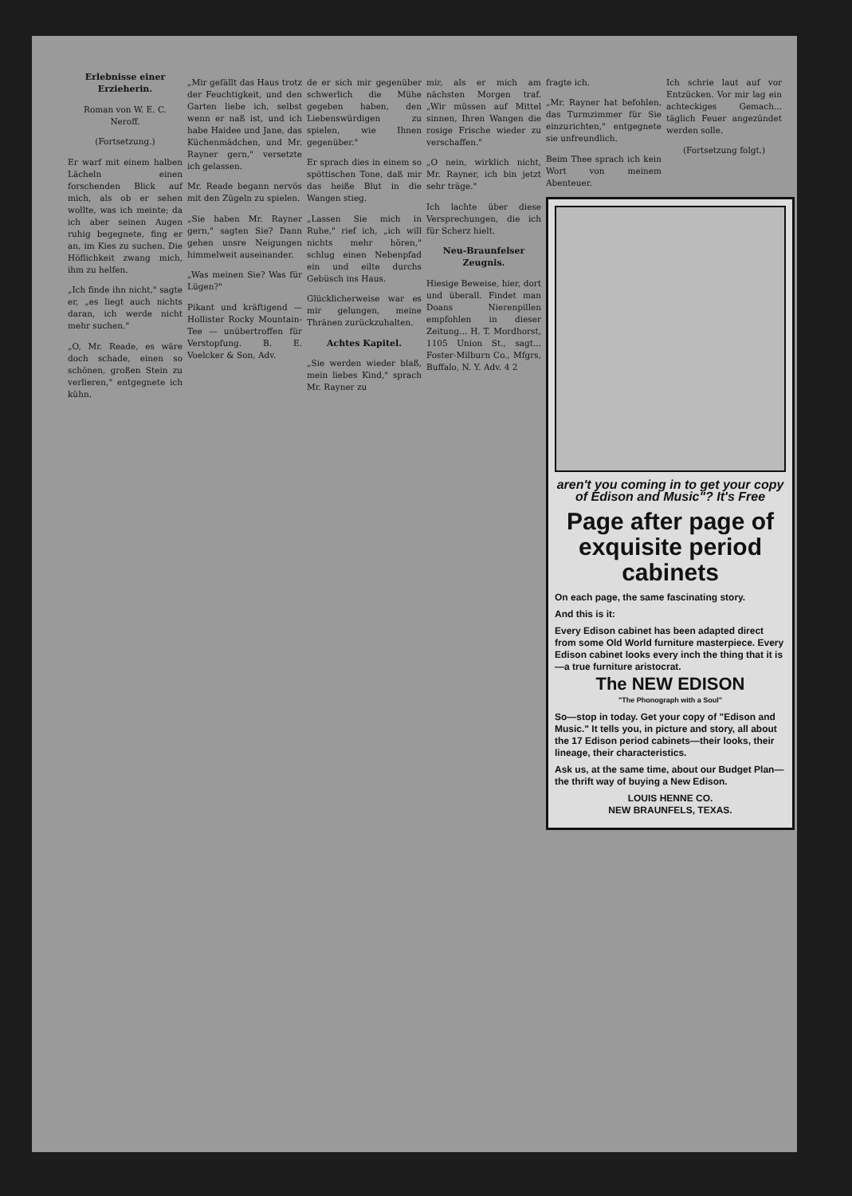Erlebnisse einer Erzieherin.
Roman von W. E. C. Neroff.
(Fortsetzung.)
Er warf mit einem halben Lächeln einen forschenden Blick auf mich, als ob er sehen wollte, was ich meinte; da ich aber seinen Augen ruhig begegnete, fing er an, im Kies zu suchen. Die Höflichkeit zwang mich, ihm zu helfen.
„Ich finde ihn nicht," sagte er, „es liegt auch nichts daran, ich werde nicht mehr suchen."
„O, Mr. Reade, es wäre doch schade, einen so schönen, großen Stein zu verlieren," entgegnete ich kühn.
„Mir gefällt das Haus trotz der Feuchtigkeit, und den Garten liebe ich, selbst wenn er naß ist, und ich habe Haidee und Jane, das Küchenmädchen, und Mr. Rayner gern," versetzte ich gelassen.
Mr. Reade begann nervös mit den Zügeln zu spielen.
„Sie haben Mr. Rayner gern," sagten Sie? Dann gehen unsre Neigungen himmelweit auseinander.
„Was meinen Sie? Was für Lügen?"
Pikant und kräftigend — Hollister Rocky Mountain-Tee — unübertroffen für Verstopfung. B. E. Voelcker & Son, Adv.
de er sich mir gegenüber schwerlich die Mühe gegeben haben, den Liebenswürdigen zu spielen, wie Ihnen gegenüber."
Er sprach dies in einem so spöttischen Tone, daß mir das heiße Blut in die Wangen stieg.
„Lassen Sie mich in Ruhe," rief ich, „ich will nichts mehr hören," schlug einen Nebenpfad ein und eilte durchs Gebüsch ins Haus.
Glücklicherweise war es mir gelungen, meine Thränen zurückzuhalten.
Achtes Kapitel.
„Sie werden wieder blaß, mein liebes Kind," sprach Mr. Rayner zu
mir, als er mich am nächsten Morgen traf. „Wir müssen auf Mittel sinnen, Ihren Wangen die rosige Frische wieder zu verschaffen."
„O nein, wirklich nicht, Mr. Rayner, ich bin jetzt sehr träge."
Ich lachte über diese Versprechungen, die ich für Scherz hielt.
Neu-Braunfelser Zeugnis.
Hiesige Beweise, hier, dort und überall. Findet man Doans Nierenpillen empfohlen in dieser Zeitung... H. T. Mordhorst, 1105 Union St., sagt... Foster-Milburn Co., Mfgrs, Buffalo, N. Y. Adv. 4 2
fragte ich.
„Mr. Rayner hat befohlen, das Turmzimmer für Sie einzurichten," entgegnete sie unfreundlich.
Beim Thee sprach ich kein Wort von meinem Abenteuer.
Ich schrie laut auf vor Entzücken. Vor mir lag ein achteckiges Gemach... täglich Feuer angezündet werden solle.
(Fortsetzung folgt.)
aren't you coming in to get your copy of Edison and Music"? It's Free
Page after page of exquisite period cabinets
On each page, the same fascinating story.
And this is it:
Every Edison cabinet has been adapted direct from some Old World furniture masterpiece. Every Edison cabinet looks every inch the thing that it is—a true furniture aristocrat.
The NEW EDISON
"The Phonograph with a Soul"
So—stop in today. Get your copy of "Edison and Music." It tells you, in picture and story, all about the 17 Edison period cabinets—their looks, their lineage, their characteristics.
Ask us, at the same time, about our Budget Plan—the thrift way of buying a New Edison.
LOUIS HENNE CO.
NEW BRAUNFELS, TEXAS.